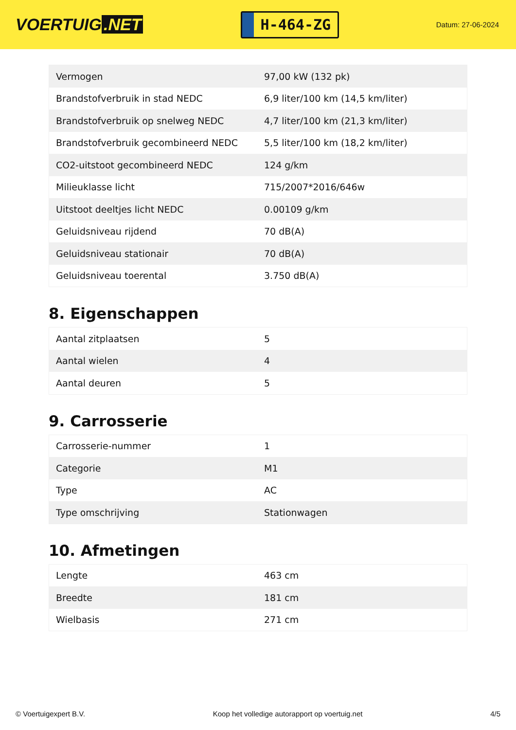VOERTUIG.NET
H-464-ZG
Datum: 27-06-2024
| Vermogen | 97,00 kW (132 pk) |
| Brandstofverbruik in stad NEDC | 6,9 liter/100 km (14,5 km/liter) |
| Brandstofverbruik op snelweg NEDC | 4,7 liter/100 km (21,3 km/liter) |
| Brandstofverbruik gecombineerd NEDC | 5,5 liter/100 km (18,2 km/liter) |
| CO2-uitstoot gecombineerd NEDC | 124 g/km |
| Milieuklasse licht | 715/2007*2016/646w |
| Uitstoot deeltjes licht NEDC | 0.00109 g/km |
| Geluidsniveau rijdend | 70 dB(A) |
| Geluidsniveau stationair | 70 dB(A) |
| Geluidsniveau toerental | 3.750 dB(A) |
8. Eigenschappen
| Aantal zitplaatsen | 5 |
| Aantal wielen | 4 |
| Aantal deuren | 5 |
9. Carrosserie
| Carrosserie-nummer | 1 |
| Categorie | M1 |
| Type | AC |
| Type omschrijving | Stationwagen |
10. Afmetingen
| Lengte | 463 cm |
| Breedte | 181 cm |
| Wielbasis | 271 cm |
© Voertuigexpert B.V. Koop het volledige autorapport op voertuig.net 4/5